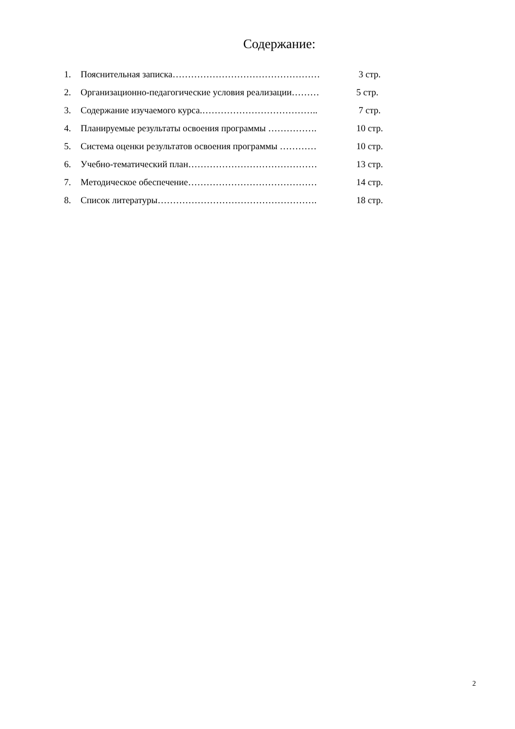Содержание:
1. Пояснительная записка………………………………………… 3 стр.
2. Организационно-педагогические условия реализации……… 5 стр.
3. Содержание изучаемого курса.……………………………….. 7 стр.
4. Планируемые результаты освоения программы ……………. 10 стр.
5. Система оценки результатов освоения программы ………… 10 стр.
6. Учебно-тематический план…………………………………… 13 стр.
7. Методическое обеспечение…………………………………… 14 стр.
8. Список литературы……………………………………………. 18 стр.
2